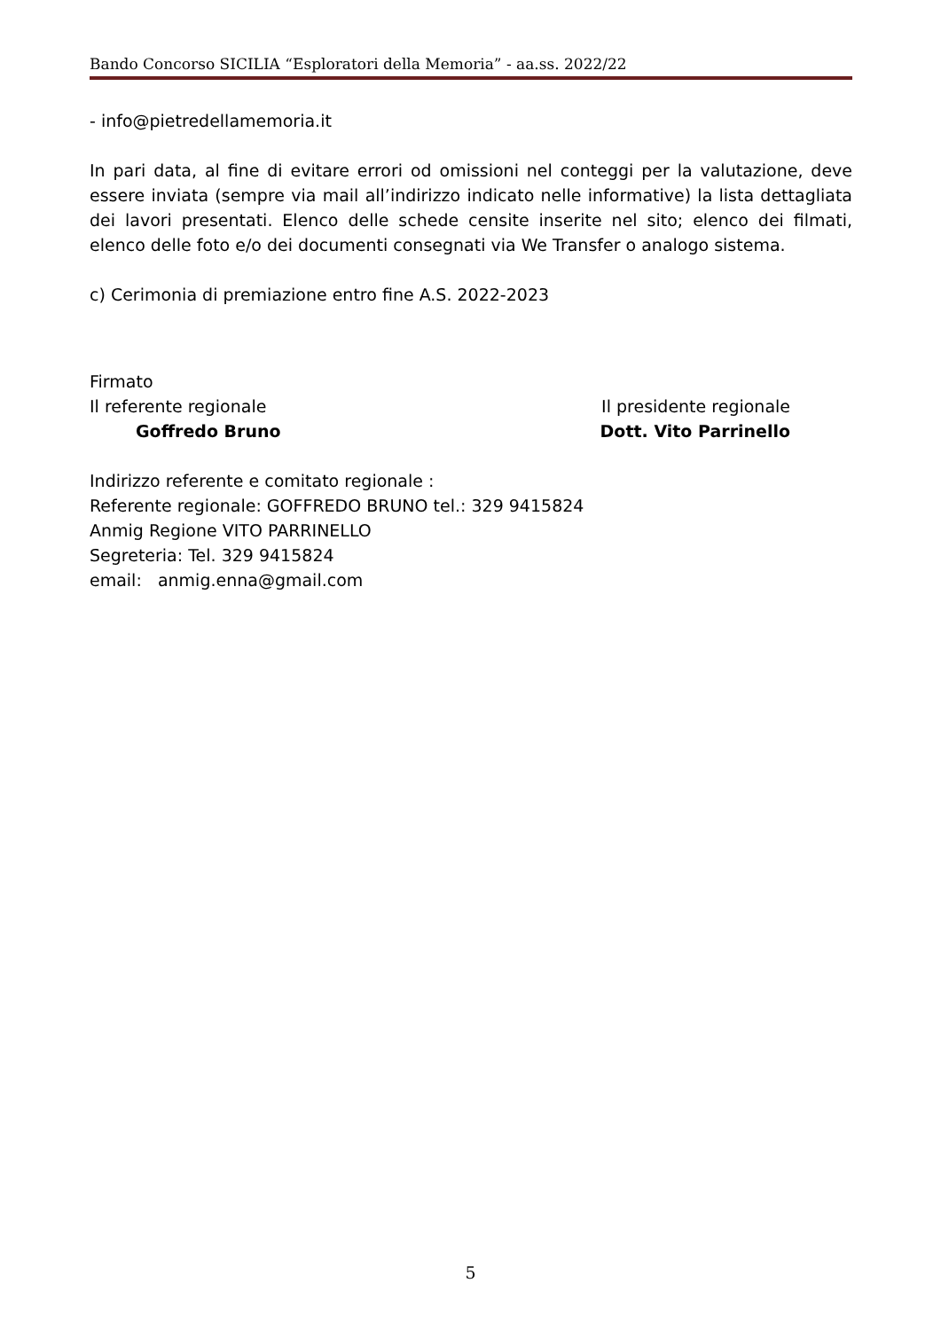Bando Concorso SICILIA “Esploratori della Memoria” - aa.ss. 2022/22
- info@pietredellamemoria.it
In pari data, al fine di evitare errori od omissioni nel conteggi per la valutazione, deve essere inviata (sempre via mail all’indirizzo indicato nelle informative) la lista dettagliata dei lavori presentati. Elenco delle schede censite inserite nel sito; elenco dei filmati, elenco delle foto e/o dei documenti consegnati via We Transfer o analogo sistema.
c) Cerimonia di premiazione entro fine A.S. 2022-2023
Firmato
Il referente regionale Il presidente regionale
Goffredo Bruno Dott. Vito Parrinello
Indirizzo referente e comitato regionale :
Referente regionale: GOFFREDO BRUNO tel.: 329 9415824
Anmig Regione VITO PARRINELLO
Segreteria: Tel. 329 9415824
email: anmig.enna@gmail.com
5